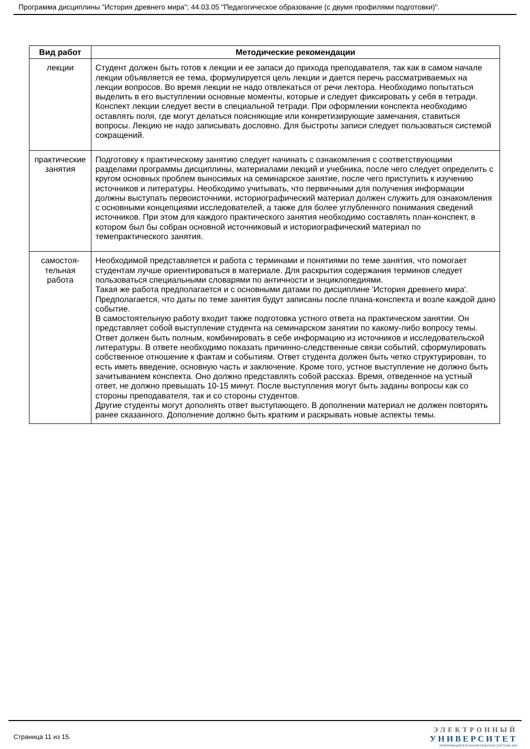Программа дисциплины "История древнего мира"; 44.03.05 "Педагогическое образование (с двумя профилями подготовки)".
| Вид работ | Методические рекомендации |
| --- | --- |
| лекции | Студент должен быть готов к лекции и ее запаси до прихода преподавателя, так как в самом начале лекции объявляется ее тема, формулируется цель лекции и дается перечь рассматриваемых на лекции вопросов. Во время лекции не надо отвлекаться от речи лектора. Необходимо попытаться выделить в его выступлении основные моменты, которые и следует фиксировать у себя в тетради. Конспект лекции следует вести в специальной тетради. При оформлении конспекта необходимо оставлять поля, где могут делаться поясняющие или конкретизирующие замечания, ставиться вопросы. Лекцию не надо записывать дословно. Для быстроты записи следует пользоваться системой сокращений. |
| практические занятия | Подготовку к практическому занятию следует начинать с ознакомления с соответствующими разделами программы дисциплины, материалами лекций и учебника, после чего следует определить с кругом основных проблем выносимых на семинарское занятие, после чего приступить к изучению источников и литературы. Необходимо учитывать, что первичными для получения информации должны выступать первоисточники, историографический материал должен служить для ознакомления с основными концепциями исследователей, а также для более углубленного понимания сведений источников. При этом для каждого практического занятия необходимо составлять план-конспект, в котором был бы собран основной источниковый и историографический материал по темепрактического занятия. |
| самостоя- тельная работа | Необходимой представляется и работа с терминами и понятиями по теме занятия, что помогает студентам лучше ориентироваться в материале. Для раскрытия содержания терминов следует пользоваться специальными словарями по античности и энциклопедиями. Такая же работа предполагается и с основными датами по дисциплине 'История древнего мира'. Предполагается, что даты по теме занятия будут записаны после плана-конспекта и возле каждой дано событие. В самостоятельную работу входит также подготовка устного ответа на практическом занятии. Он представляет собой выступление студента на семинарском занятии по какому-либо вопросу темы. Ответ должен быть полным, комбинировать в себе информацию из источников и исследовательской литературы. В ответе необходимо показать причинно-следственные связи событий, сформулировать собственное отношение к фактам и событиям. Ответ студента должен быть четко структурирован, то есть иметь введение, основную часть и заключение. Кроме того, устное выступление не должно быть зачитыванием конспекта. Оно должно представлять собой рассказ. Время, отведенное на устный ответ, не должно превышать 10-15 минут. После выступления могут быть заданы вопросы как со стороны преподавателя, так и со стороны студентов. Другие студенты могут дополнять ответ выступающего. В дополнении материал не должен повторять ранее сказанного. Дополнение должно быть кратким и раскрывать новые аспекты темы. |
Страница 11 из 15.
ЭЛЕКТРОННЫЙ
УНИВЕРСИТЕТ
ИНФОРМАЦИОННО-АНАЛИТИЧЕСКАЯ СИСТЕМА КФУ